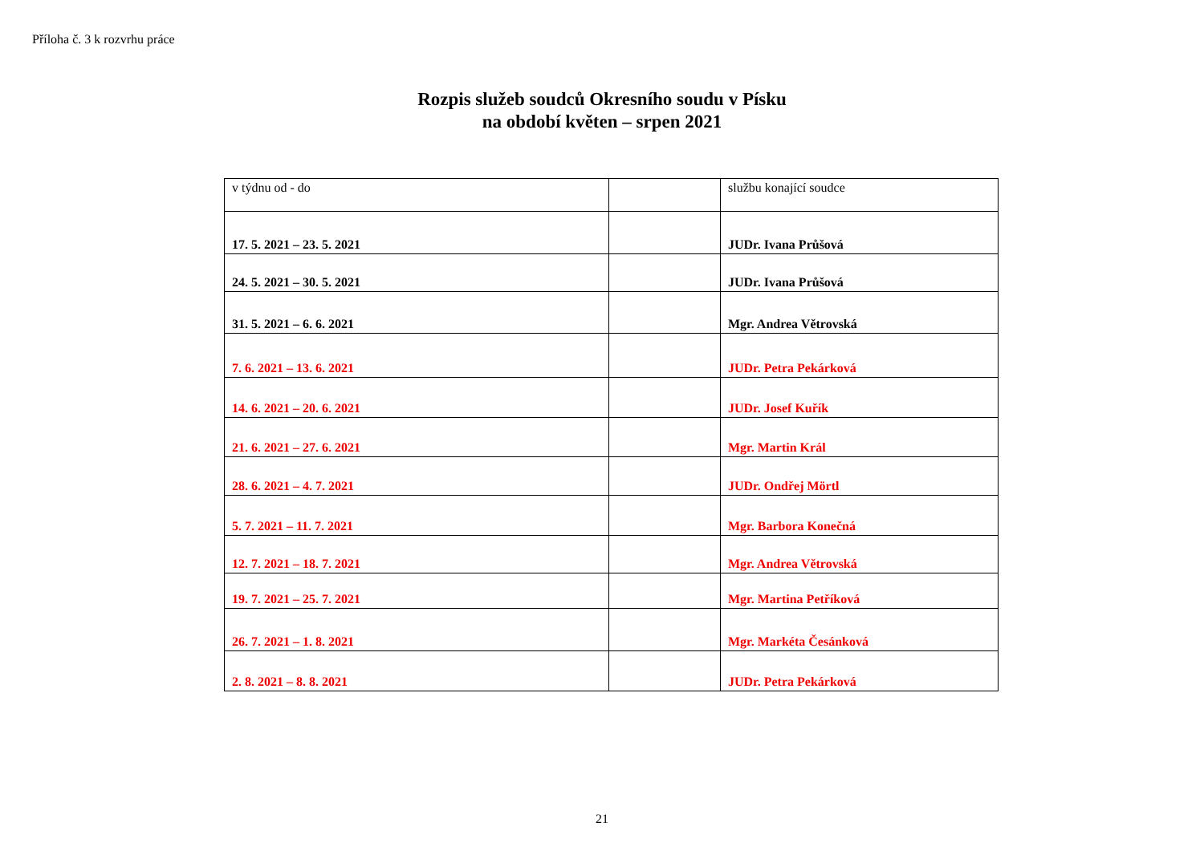Příloha č. 3 k rozvrhu práce
Rozpis služeb soudců Okresního soudu v Písku
na období květen – srpen 2021
| v týdnu od - do | | službu konající soudce |
| 17. 5. 2021 – 23. 5. 2021 | | JUDr. Ivana Průšová |
| 24. 5. 2021 – 30. 5. 2021 | | JUDr. Ivana Průšová |
| 31. 5. 2021 – 6. 6. 2021 | | Mgr. Andrea Větrovská |
| 7. 6. 2021 – 13. 6. 2021 | | JUDr. Petra Pekárková |
| 14. 6. 2021 – 20. 6. 2021 | | JUDr. Josef Kuřík |
| 21. 6. 2021 – 27. 6. 2021 | | Mgr. Martin Král |
| 28. 6. 2021 – 4. 7. 2021 | | JUDr. Ondřej Mörtl |
| 5. 7. 2021 – 11. 7. 2021 | | Mgr. Barbora Konečná |
| 12. 7. 2021 – 18. 7. 2021 | | Mgr. Andrea Větrovská |
| 19. 7. 2021 – 25. 7. 2021 | | Mgr. Martina Petříková |
| 26. 7. 2021 – 1. 8. 2021 | | Mgr. Markéta Česánková |
| 2. 8. 2021 – 8. 8. 2021 | | JUDr. Petra Pekárková |
21